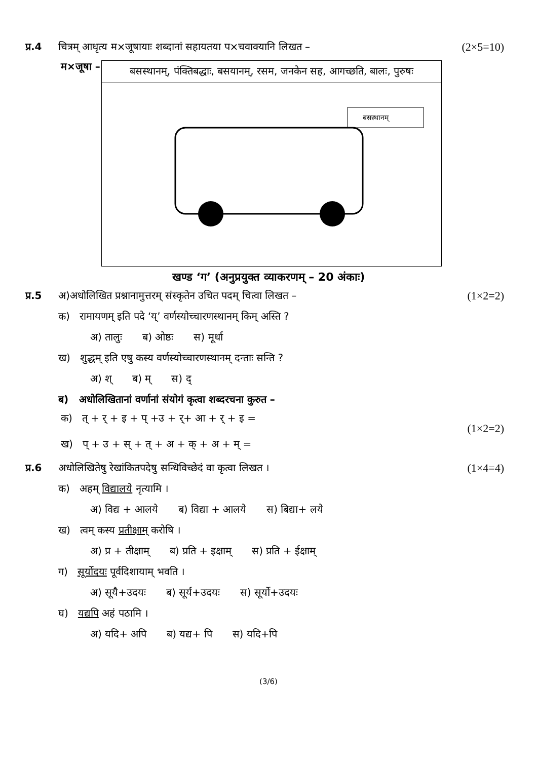प्र.4 चित्रम् आधृत्य म×जूषायाः शब्दानां सहायतया प×चवाक्यानि लिखत – (2×5=10)
म×जूषा –
| बसस्थानम्, पंक्तिबद्धाः, बसयानम्, रसम, जनकेन सह, आगच्छति, बालः, पुरुषः |
| बसस्थानम् |
खण्ड ‘ग’ (अनुप्रयुक्त व्याकरणम् – 20 अंकाः)
प्र.5 अ)अधोलिखित प्रश्नानामुत्तरम् संस्कृतेन उचित पदम् चित्वा लिखत – (1×2=2)
क) रामायणम् इति पदे ‘य्’ वर्णस्योच्चारणस्थानम् किम् अस्ति ?
अ) तालुः ब) ओष्ठः स) मूर्धा
ख) शुद्धम् इति एषु कस्य वर्णस्योच्चारणस्थानम् दन्ताः सन्ति ?
अ) श् ब) म् स) द्
ब) अधोलिखितानां वर्णानां संयोगं कृत्वा शब्दरचना कुरुत –
क) त् + र् + इ + प् +उ + र्+ आ + र् + इ =
ख) प् + उ + स् + त् + अ + क् + अ + म् =
(1×2=2)
प्र.6 अधोलिखितेषु रेखांकितपदेषु सन्धिविच्छेदं वा कृत्वा लिखत । (1×4=4)
क) अहम् विद्यालये नृत्यामि ।
अ) विद्य + आलये ब) विद्या + आलये स) बिद्या+ लये
ख) त्वम् कस्य प्रतीक्षाम् करोषि ।
अ) प्र + तीक्षाम् ब) प्रति + इक्षाम् स) प्रति + ईक्षाम्
ग) सूर्योदयः पूर्वदिशायाम् भवति ।
अ) सूयै+उदयः ब) सूर्य+उदयः स) सूर्यो+उदयः
घ) यद्यपि अहं पठामि ।
अ) यदि+ अपि ब) यद्य+ पि स) यदि+पि
(3/6)